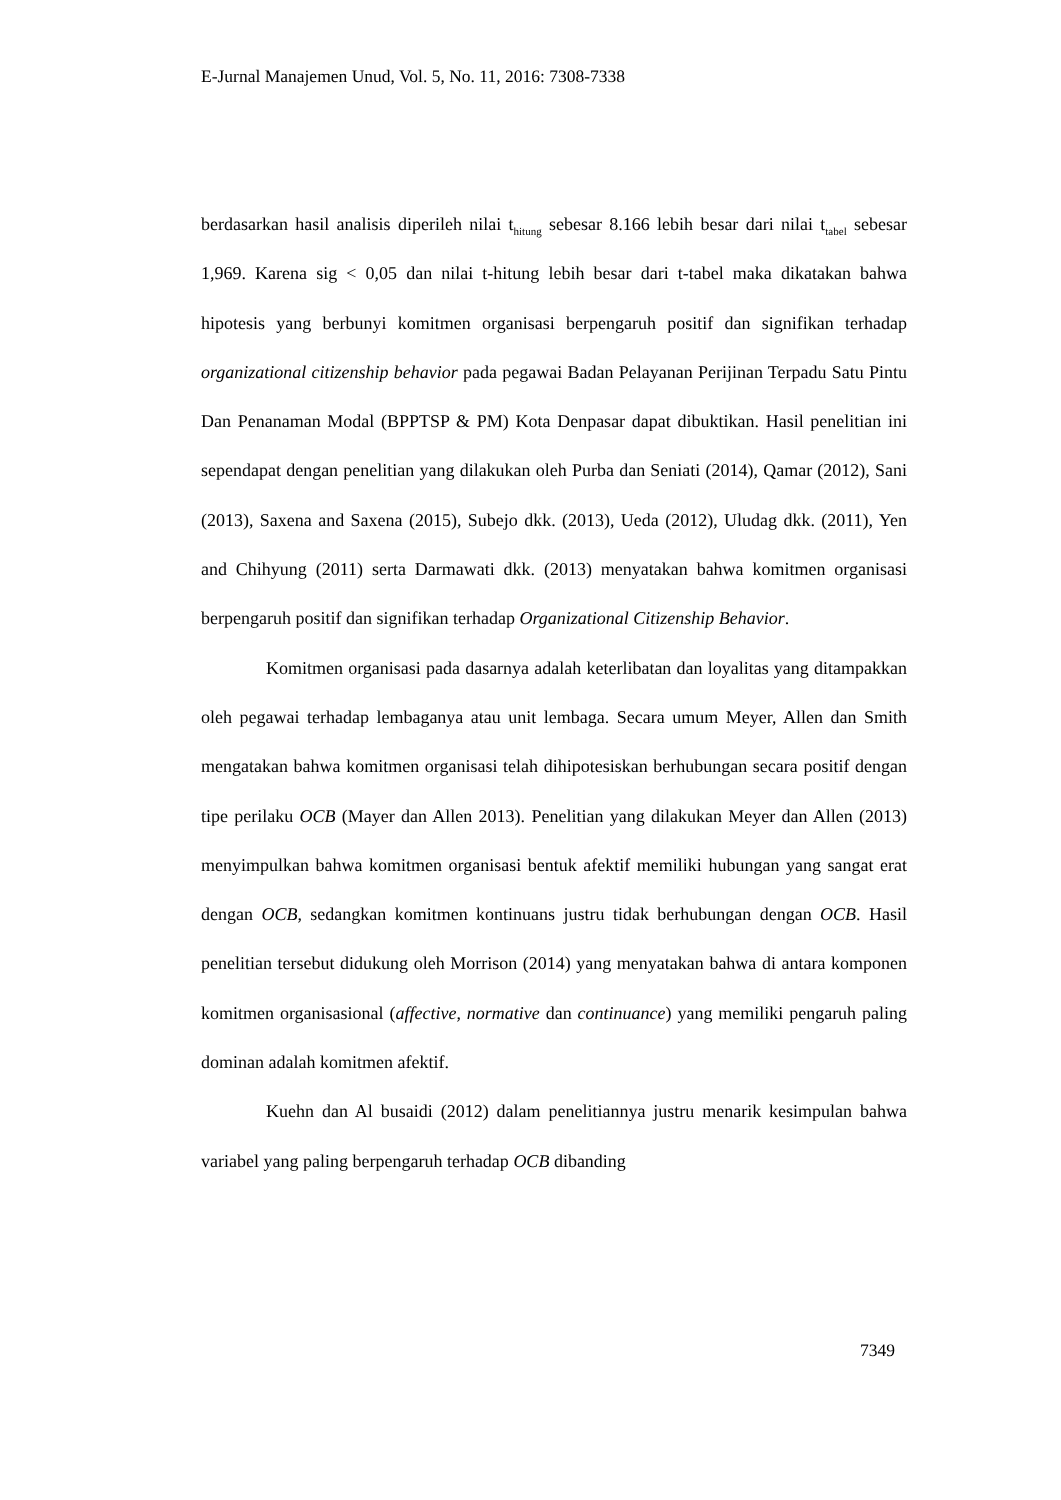E-Jurnal Manajemen Unud, Vol. 5, No. 11, 2016: 7308-7338
berdasarkan hasil analisis diperileh nilai t<sub>hitung</sub> sebesar 8.166 lebih besar dari nilai t<sub>tabel</sub> sebesar 1,969. Karena sig < 0,05 dan nilai t-hitung lebih besar dari t-tabel maka dikatakan bahwa hipotesis yang berbunyi komitmen organisasi berpengaruh positif dan signifikan terhadap organizational citizenship behavior pada pegawai Badan Pelayanan Perijinan Terpadu Satu Pintu Dan Penanaman Modal (BPPTSP & PM) Kota Denpasar dapat dibuktikan. Hasil penelitian ini sependapat dengan penelitian yang dilakukan oleh Purba dan Seniati (2014), Qamar (2012), Sani (2013), Saxena and Saxena (2015), Subejo dkk. (2013), Ueda (2012), Uludag dkk. (2011), Yen and Chihyung (2011) serta Darmawati dkk. (2013) menyatakan bahwa komitmen organisasi berpengaruh positif dan signifikan terhadap Organizational Citizenship Behavior.
Komitmen organisasi pada dasarnya adalah keterlibatan dan loyalitas yang ditampakkan oleh pegawai terhadap lembaganya atau unit lembaga. Secara umum Meyer, Allen dan Smith mengatakan bahwa komitmen organisasi telah dihipotesiskan berhubungan secara positif dengan tipe perilaku OCB (Mayer dan Allen 2013). Penelitian yang dilakukan Meyer dan Allen (2013) menyimpulkan bahwa komitmen organisasi bentuk afektif memiliki hubungan yang sangat erat dengan OCB, sedangkan komitmen kontinuans justru tidak berhubungan dengan OCB. Hasil penelitian tersebut didukung oleh Morrison (2014) yang menyatakan bahwa di antara komponen komitmen organisasional (affective, normative dan continuance) yang memiliki pengaruh paling dominan adalah komitmen afektif.
Kuehn dan Al busaidi (2012) dalam penelitiannya justru menarik kesimpulan bahwa variabel yang paling berpengaruh terhadap OCB dibanding
7349